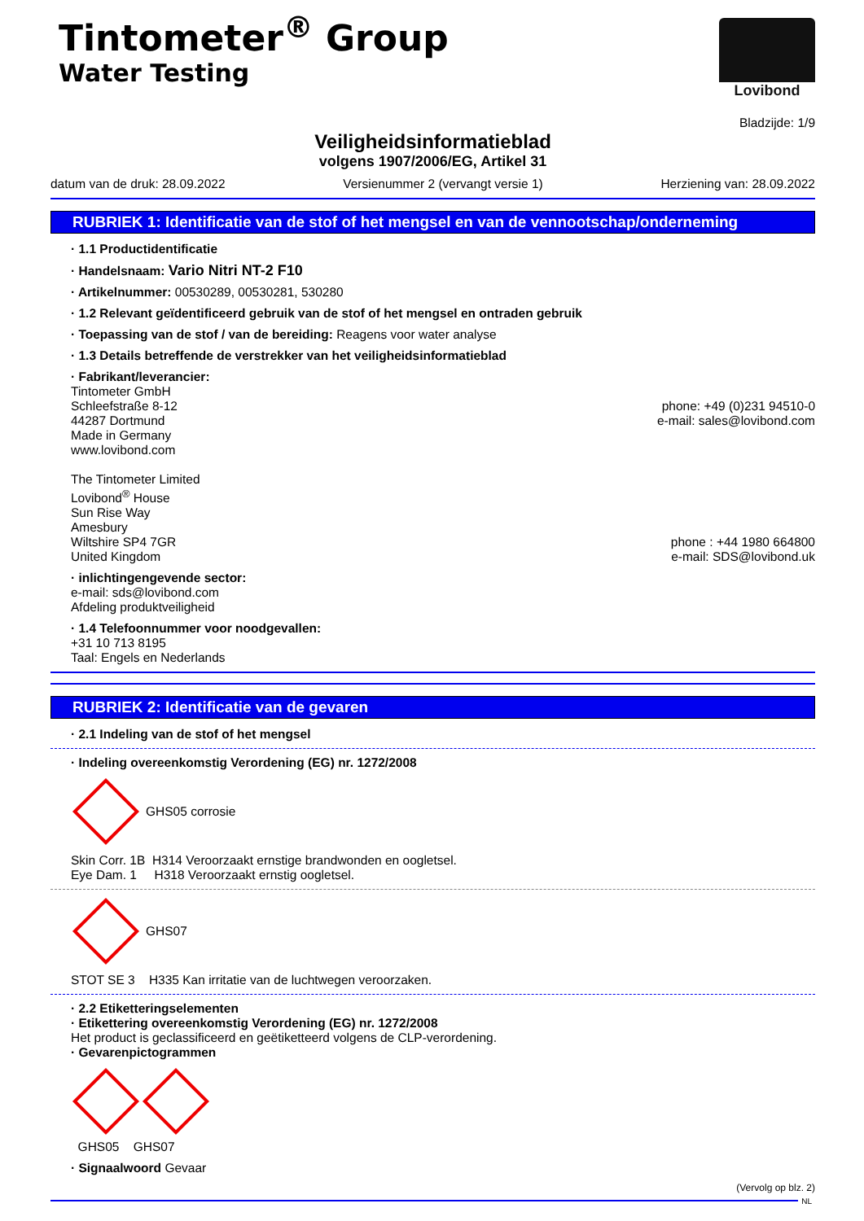Tintometer<sup>®</sup> Group
Water Testing
Lovibond
Bladzijde: 1/9
Veiligheidsinformatieblad
volgens 1907/2006/EG, Artikel 31
datum van de druk: 28.09.2022 Versienummer 2 (vervangt versie 1) Herziening van: 28.09.2022
RUBRIEK 1: Identificatie van de stof of het mengsel en van de vennootschap/onderneming
· 1.1 Productidentificatie
· Handelsnaam: Vario Nitri NT-2 F10
· Artikelnummer: 00530289, 00530281, 530280
· 1.2 Relevant geïdentificeerd gebruik van de stof of het mengsel en ontraden gebruik
· Toepassing van de stof / van de bereiding: Reagens voor water analyse
· 1.3 Details betreffende de verstrekker van het veiligheidsinformatieblad
· Fabrikant/leverancier:
Tintometer GmbH
Schleefstraße 8-12
44287 Dortmund
Made in Germany
www.lovibond.com
phone: +49 (0)231 94510-0
e-mail: sales@lovibond.com
The Tintometer Limited
Lovibond<sup>®</sup> House
Sun Rise Way
Amesbury
Wiltshire SP4 7GR
United Kingdom
phone : +44 1980 664800
e-mail: SDS@lovibond.uk
· inlichtingengevende sector:
e-mail: sds@lovibond.com
Afdeling produktveiligheid
· 1.4 Telefoonnummer voor noodgevallen:
+31 10 713 8195
Taal: Engels en Nederlands
RUBRIEK 2: Identificatie van de gevaren
· 2.1 Indeling van de stof of het mengsel
· Indeling overeenkomstig Verordening (EG) nr. 1272/2008
GHS05 corrosie
Skin Corr. 1B H314 Veroorzaakt ernstige brandwonden en oogletsel.
Eye Dam. 1 H318 Veroorzaakt ernstig oogletsel.
GHS07
STOT SE 3 H335 Kan irritatie van de luchtwegen veroorzaken.
· 2.2 Etiketteringselementen
· Etikettering overeenkomstig Verordening (EG) nr. 1272/2008
Het product is geclassificeerd en geëtiketteerd volgens de CLP-verordening.
· Gevarenpictogrammen
GHS05 GHS07
· Signaalwoord Gevaar
(Vervolg op blz. 2)
NL